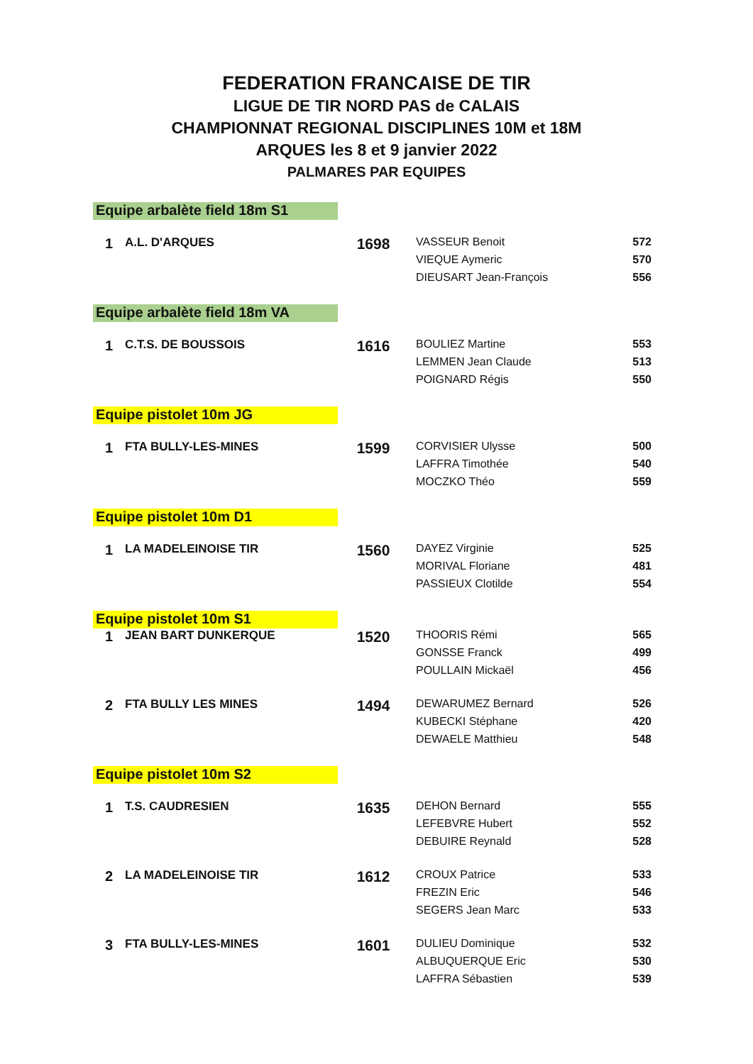FEDERATION FRANCAISE DE TIR
LIGUE DE TIR NORD PAS de CALAIS
CHAMPIONNAT REGIONAL DISCIPLINES 10M et 18M
ARQUES les 8 et 9 janvier 2022
PALMARES PAR EQUIPES
| Equipe arbalète field 18m S1 | | | | |
| 1 | A.L. D'ARQUES | 1698 | VASSEUR Benoit | 572 |
| | | | VIEQUE Aymeric | 570 |
| | | | DIEUSART Jean-François | 556 |
| Equipe arbalète field 18m VA | | | | |
| 1 | C.T.S. DE BOUSSOIS | 1616 | BOULIEZ Martine | 553 |
| | | | LEMMEN Jean Claude | 513 |
| | | | POIGNARD Régis | 550 |
| Equipe pistolet 10m JG | | | | |
| 1 | FTA BULLY-LES-MINES | 1599 | CORVISIER Ulysse | 500 |
| | | | LAFFRA Timothée | 540 |
| | | | MOCZKO Théo | 559 |
| Equipe pistolet 10m D1 | | | | |
| 1 | LA MADELEINOISE TIR | 1560 | DAYEZ Virginie | 525 |
| | | | MORIVAL Floriane | 481 |
| | | | PASSIEUX Clotilde | 554 |
| Equipe pistolet 10m S1 | | | | |
| 1 | JEAN BART DUNKERQUE | 1520 | THOORIS Rémi | 565 |
| | | | GONSSE Franck | 499 |
| | | | POULLAIN Mickaël | 456 |
| 2 | FTA BULLY LES MINES | 1494 | DEWARUMEZ Bernard | 526 |
| | | | KUBECKI Stéphane | 420 |
| | | | DEWAELE Matthieu | 548 |
| Equipe pistolet 10m S2 | | | | |
| 1 | T.S. CAUDRESIEN | 1635 | DEHON Bernard | 555 |
| | | | LEFEBVRE Hubert | 552 |
| | | | DEBUIRE Reynald | 528 |
| 2 | LA MADELEINOISE TIR | 1612 | CROUX Patrice | 533 |
| | | | FREZIN Eric | 546 |
| | | | SEGERS Jean Marc | 533 |
| 3 | FTA BULLY-LES-MINES | 1601 | DULIEU Dominique | 532 |
| | | | ALBUQUERQUE Eric | 530 |
| | | | LAFFRA Sébastien | 539 |